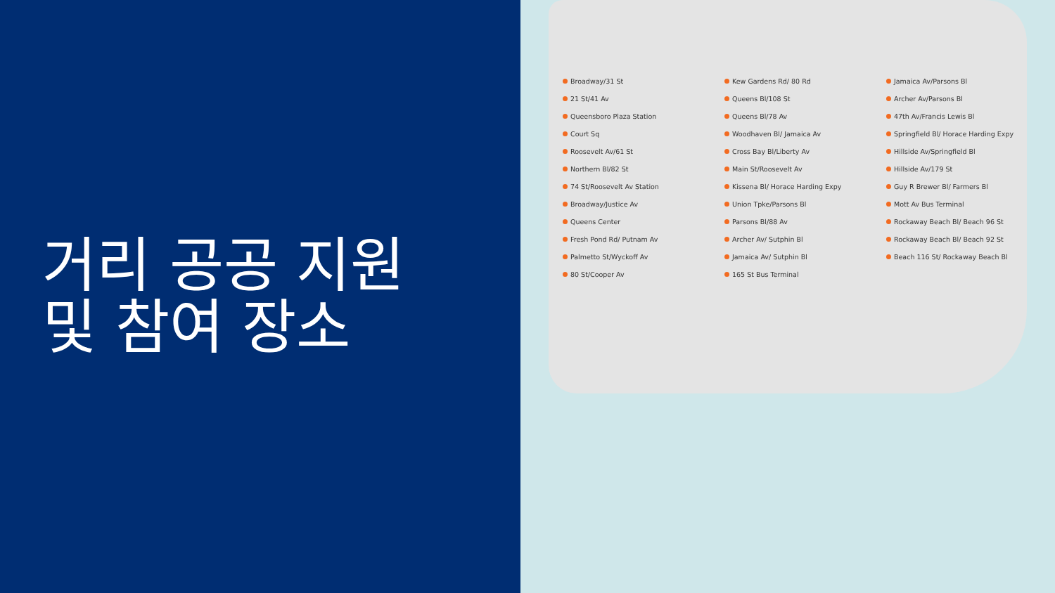거리 공공 지원
및 참여 장소
Broadway/31 St
21 St/41 Av
Queensboro Plaza Station
Court Sq
Roosevelt Av/61 St
Northern Bl/82 St
74 St/Roosevelt Av Station
Broadway/Justice Av
Queens Center
Fresh Pond Rd/ Putnam Av
Palmetto St/Wyckoff Av
80 St/Cooper Av
Kew Gardens Rd/ 80 Rd
Queens Bl/108 St
Queens Bl/78 Av
Woodhaven Bl/ Jamaica Av
Cross Bay Bl/Liberty Av
Main St/Roosevelt Av
Kissena Bl/ Horace Harding Expy
Union Tpke/Parsons Bl
Parsons Bl/88 Av
Archer Av/ Sutphin Bl
Jamaica Av/ Sutphin Bl
165 St Bus Terminal
Jamaica Av/Parsons Bl
Archer Av/Parsons Bl
47th Av/Francis Lewis Bl
Springfield Bl/ Horace Harding Expy
Hillside Av/Springfield Bl
Hillside Av/179 St
Guy R Brewer Bl/ Farmers Bl
Mott Av Bus Terminal
Rockaway Beach Bl/ Beach 96 St
Rockaway Beach Bl/ Beach 92 St
Beach 116 St/ Rockaway Beach Bl